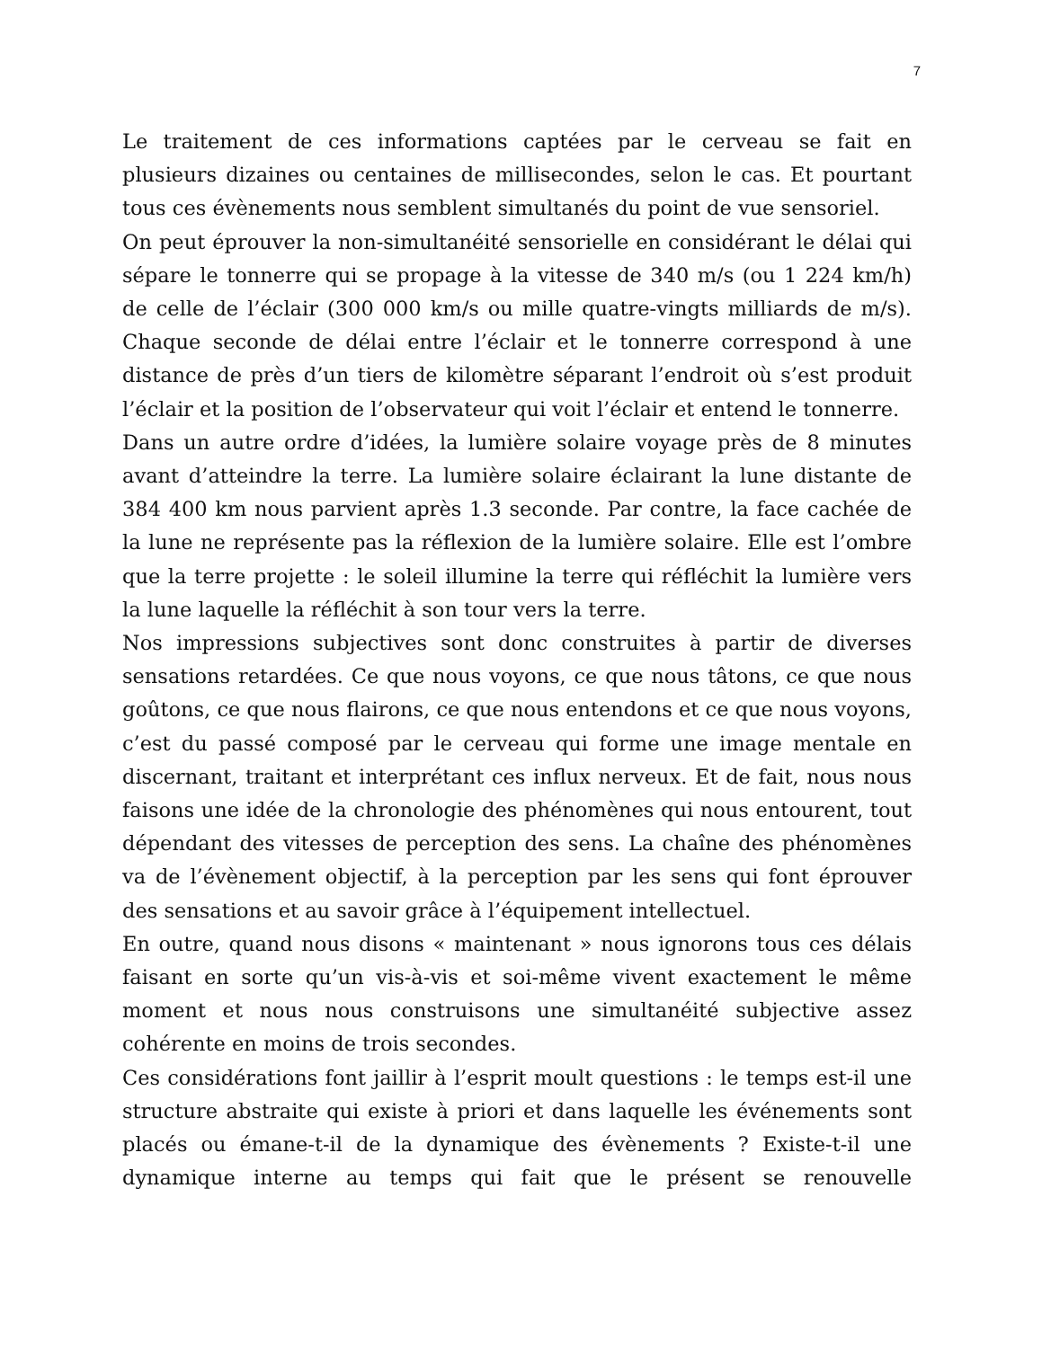7
Le traitement de ces informations captées par le cerveau se fait en plusieurs dizaines ou centaines de millisecondes, selon le cas. Et pourtant tous ces évènements nous semblent simultanés du point de vue sensoriel.
On peut éprouver la non-simultanéité sensorielle en considérant le délai qui sépare le tonnerre qui se propage à la vitesse de 340 m/s (ou 1 224 km/h) de celle de l’éclair (300 000 km/s ou mille quatre-vingts milliards de m/s). Chaque seconde de délai entre l’éclair et le tonnerre correspond à une distance de près d’un tiers de kilomètre séparant l’endroit où s’est produit l’éclair et la position de l’observateur qui voit l’éclair et entend le tonnerre.
Dans un autre ordre d’idées, la lumière solaire voyage près de 8 minutes avant d’atteindre la terre. La lumière solaire éclairant la lune distante de 384 400 km nous parvient après 1.3 seconde. Par contre, la face cachée de la lune ne représente pas la réflexion de la lumière solaire. Elle est l’ombre que la terre projette : le soleil illumine la terre qui réfléchit la lumière vers la lune laquelle la réfléchit à son tour vers la terre.
Nos impressions subjectives sont donc construites à partir de diverses sensations retardées. Ce que nous voyons, ce que nous tâtons, ce que nous goûtons, ce que nous flairons, ce que nous entendons et ce que nous voyons, c’est du passé composé par le cerveau qui forme une image mentale en discernant, traitant et interprétant ces influx nerveux. Et de fait, nous nous faisons une idée de la chronologie des phénomènes qui nous entourent, tout dépendant des vitesses de perception des sens. La chaîne des phénomènes va de l’évènement objectif, à la perception par les sens qui font éprouver des sensations et au savoir grâce à l’équipement intellectuel.
En outre, quand nous disons « maintenant » nous ignorons tous ces délais faisant en sorte qu’un vis-à-vis et soi-même vivent exactement le même moment et nous nous construisons une simultanéité subjective assez cohérente en moins de trois secondes.
Ces considérations font jaillir à l’esprit moult questions : le temps est-il une structure abstraite qui existe à priori et dans laquelle les événements sont placés ou émane-t-il de la dynamique des évènements ? Existe-t-il une dynamique interne au temps qui fait que le présent se renouvelle